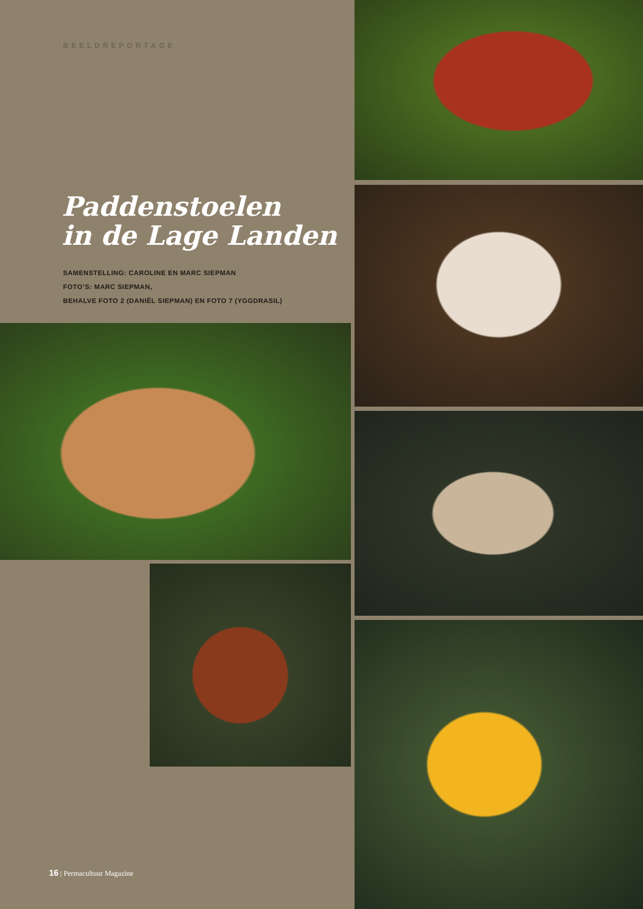BEELDREPORTAGE
Paddenstoelen
in de Lage Landen
SAMENSTELLING: CAROLINE EN MARC SIEPMAN
FOTO’S: MARC SIEPMAN,
BEHALVE FOTO 2 (DANIËL SIEPMAN) EN FOTO 7 (YGGDRASIL)
16 | Permacultuur Magazine